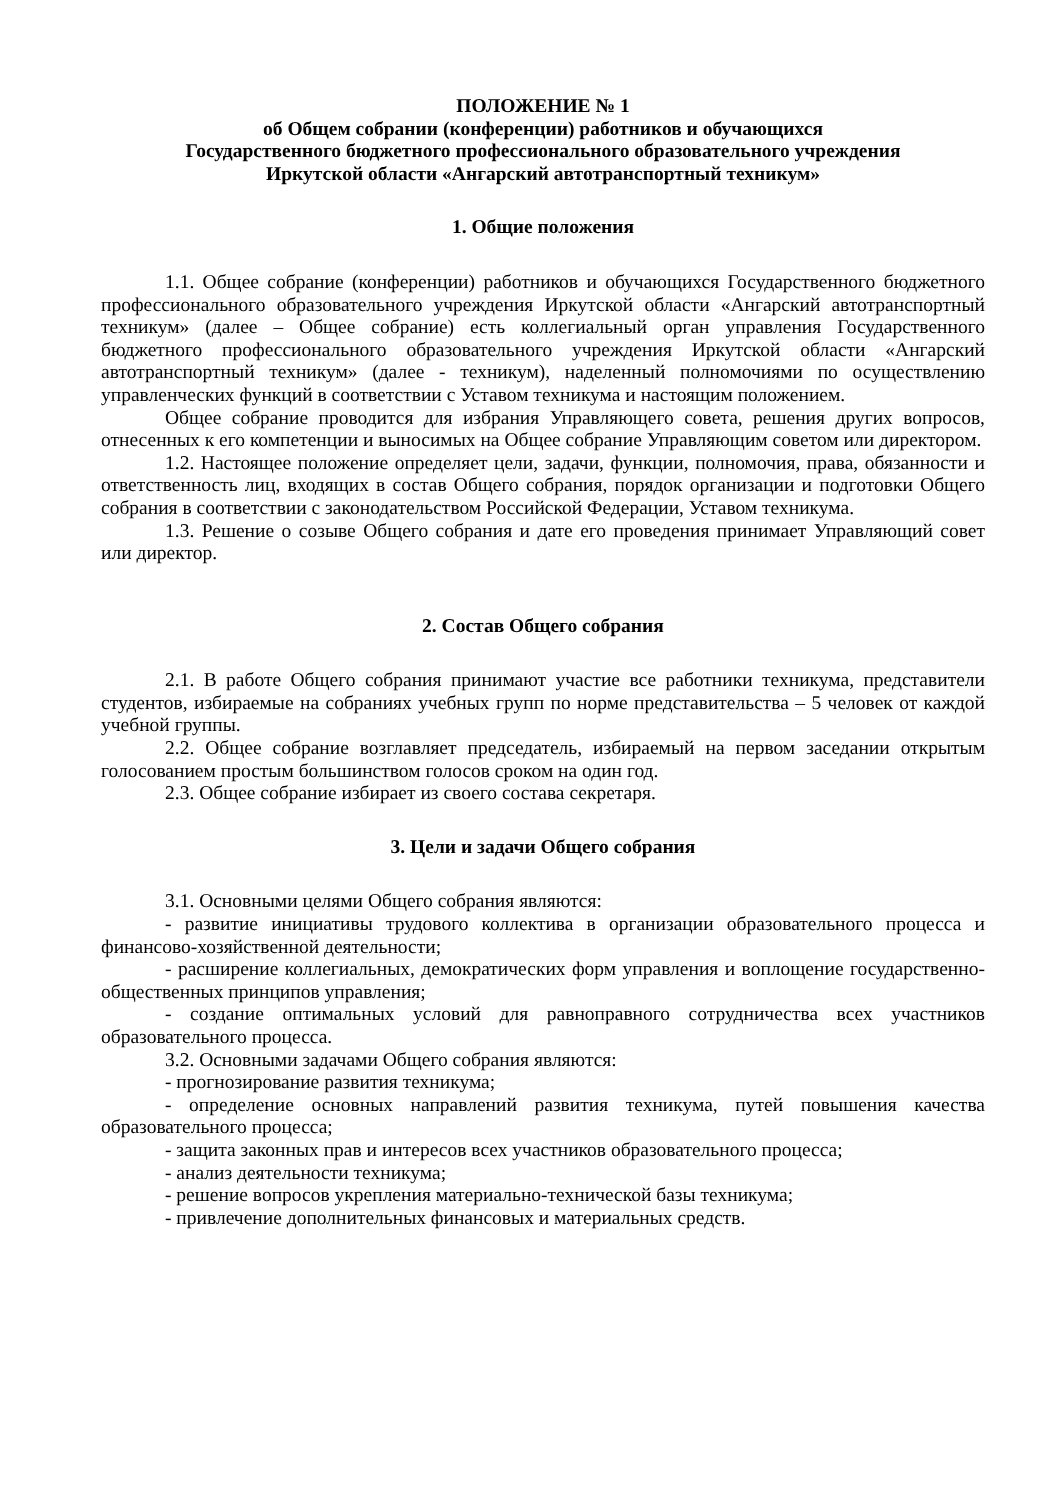ПОЛОЖЕНИЕ № 1
об Общем собрании (конференции) работников и обучающихся
Государственного бюджетного профессионального образовательного учреждения
Иркутской области «Ангарский автотранспортный техникум»
1. Общие положения
1.1. Общее собрание (конференции) работников и обучающихся Государственного бюджетного профессионального образовательного учреждения Иркутской области «Ангарский автотранспортный техникум» (далее – Общее собрание) есть коллегиальный орган управления Государственного бюджетного профессионального образовательного учреждения Иркутской области «Ангарский автотранспортный техникум» (далее - техникум), наделенный полномочиями по осуществлению управленческих функций в соответствии с Уставом техникума и настоящим положением.
Общее собрание проводится для избрания Управляющего совета, решения других вопросов, отнесенных к его компетенции и выносимых на Общее собрание Управляющим советом или директором.
1.2. Настоящее положение определяет цели, задачи, функции, полномочия, права, обязанности и ответственность лиц, входящих в состав Общего собрания, порядок организации и подготовки Общего собрания в соответствии с законодательством Российской Федерации, Уставом техникума.
1.3. Решение о созыве Общего собрания и дате его проведения принимает Управляющий совет или директор.
2. Состав Общего собрания
2.1. В работе Общего собрания принимают участие все работники техникума, представители студентов, избираемые на собраниях учебных групп по норме представительства – 5 человек от каждой учебной группы.
2.2. Общее собрание возглавляет председатель, избираемый на первом заседании открытым голосованием простым большинством голосов сроком на один год.
2.3. Общее собрание избирает из своего состава секретаря.
3. Цели и задачи Общего собрания
3.1. Основными целями Общего собрания являются:
- развитие инициативы трудового коллектива в организации образовательного процесса и финансово-хозяйственной деятельности;
- расширение коллегиальных, демократических форм управления и воплощение государственно-общественных принципов управления;
- создание оптимальных условий для равноправного сотрудничества всех участников образовательного процесса.
3.2. Основными задачами Общего собрания являются:
- прогнозирование развития техникума;
- определение основных направлений развития техникума, путей повышения качества образовательного процесса;
- защита законных прав и интересов всех участников образовательного процесса;
- анализ деятельности техникума;
- решение вопросов укрепления материально-технической базы техникума;
- привлечение дополнительных финансовых и материальных средств.